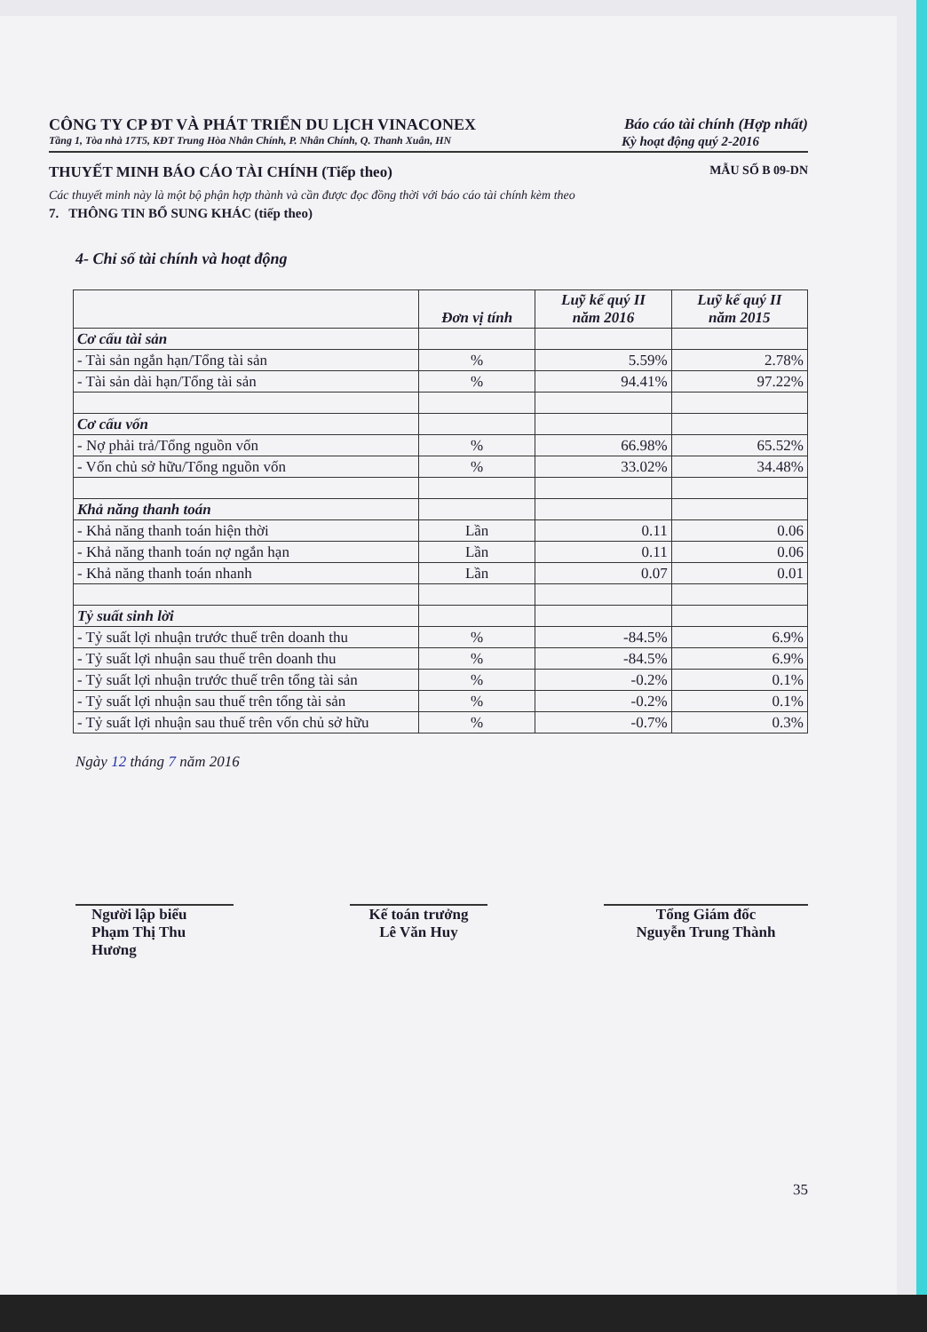CÔNG TY CP ĐT VÀ PHÁT TRIỂN DU LỊCH VINACONEX Báo cáo tài chính (Hợp nhất)
Tầng 1, Tòa nhà 17T5, KĐT Trung Hòa Nhân Chính, P. Nhân Chính, Q. Thanh Xuân, HN Kỳ hoạt động quý 2-2016
THUYẾT MINH BÁO CÁO TÀI CHÍNH (Tiếp theo) MẪU SỐ B 09-DN
Các thuyết minh này là một bộ phận hợp thành và cần được đọc đồng thời với báo cáo tài chính kèm theo
7. THÔNG TIN BỔ SUNG KHÁC (tiếp theo)
4- Chỉ số tài chính và hoạt động
| | Đơn vị tính | Luỹ kế quý II năm 2016 | Luỹ kế quý II năm 2015 |
| --- | --- | --- | --- |
| Cơ cấu tài sản | | | |
| - Tài sản ngắn hạn/Tổng tài sản | % | 5.59% | 2.78% |
| - Tài sản dài hạn/Tổng tài sản | % | 94.41% | 97.22% |
| Cơ cấu vốn | | | |
| - Nợ phải trả/Tổng nguồn vốn | % | 66.98% | 65.52% |
| - Vốn chủ sở hữu/Tổng nguồn vốn | % | 33.02% | 34.48% |
| Khả năng thanh toán | | | |
| - Khả năng thanh toán hiện thời | Lần | 0.11 | 0.06 |
| - Khả năng thanh toán nợ ngắn hạn | Lần | 0.11 | 0.06 |
| - Khả năng thanh toán nhanh | Lần | 0.07 | 0.01 |
| Tỷ suất sinh lời | | | |
| - Tỷ suất lợi nhuận trước thuế trên doanh thu | % | -84.5% | 6.9% |
| - Tỷ suất lợi nhuận sau thuế trên doanh thu | % | -84.5% | 6.9% |
| - Tỷ suất lợi nhuận trước thuế trên tổng tài sản | % | -0.2% | 0.1% |
| - Tỷ suất lợi nhuận sau thuế trên tổng tài sản | % | -0.2% | 0.1% |
| - Tỷ suất lợi nhuận sau thuế trên vốn chủ sở hữu | % | -0.7% | 0.3% |
Ngày 12 tháng 7 năm 2016
Người lập biểu
Phạm Thị Thu Hương
Kế toán trưởng
Lê Văn Huy
Tổng Giám đốc
Nguyễn Trung Thành
35